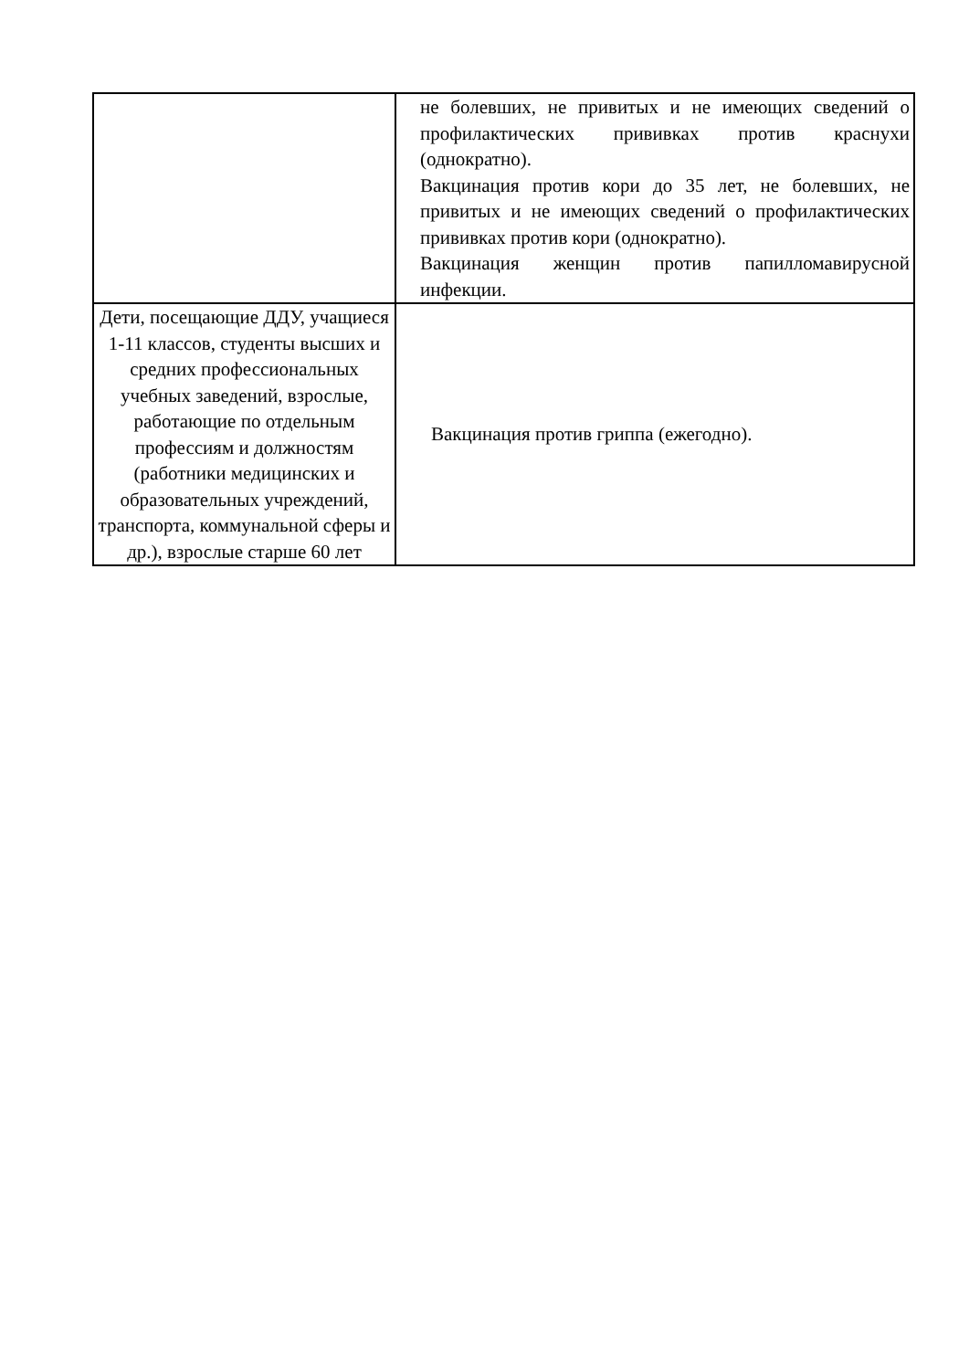| | не болевших, не привитых и не имеющих сведений о профилактических прививках против краснухи (однократно). Вакцинация против кори до 35 лет, не болевших, не привитых и не имеющих сведений о профилактических прививках против кори (однократно). Вакцинация женщин против папилломавирусной инфекции. |
| Дети, посещающие ДДУ, учащиеся 1-11 классов, студенты высших и средних профессиональных учебных заведений, взрослые, работающие по отдельным профессиям и должностям (работники медицинских и образовательных учреждений, транспорта, коммунальной сферы и др.), взрослые старше 60 лет | Вакцинация против гриппа (ежегодно). |